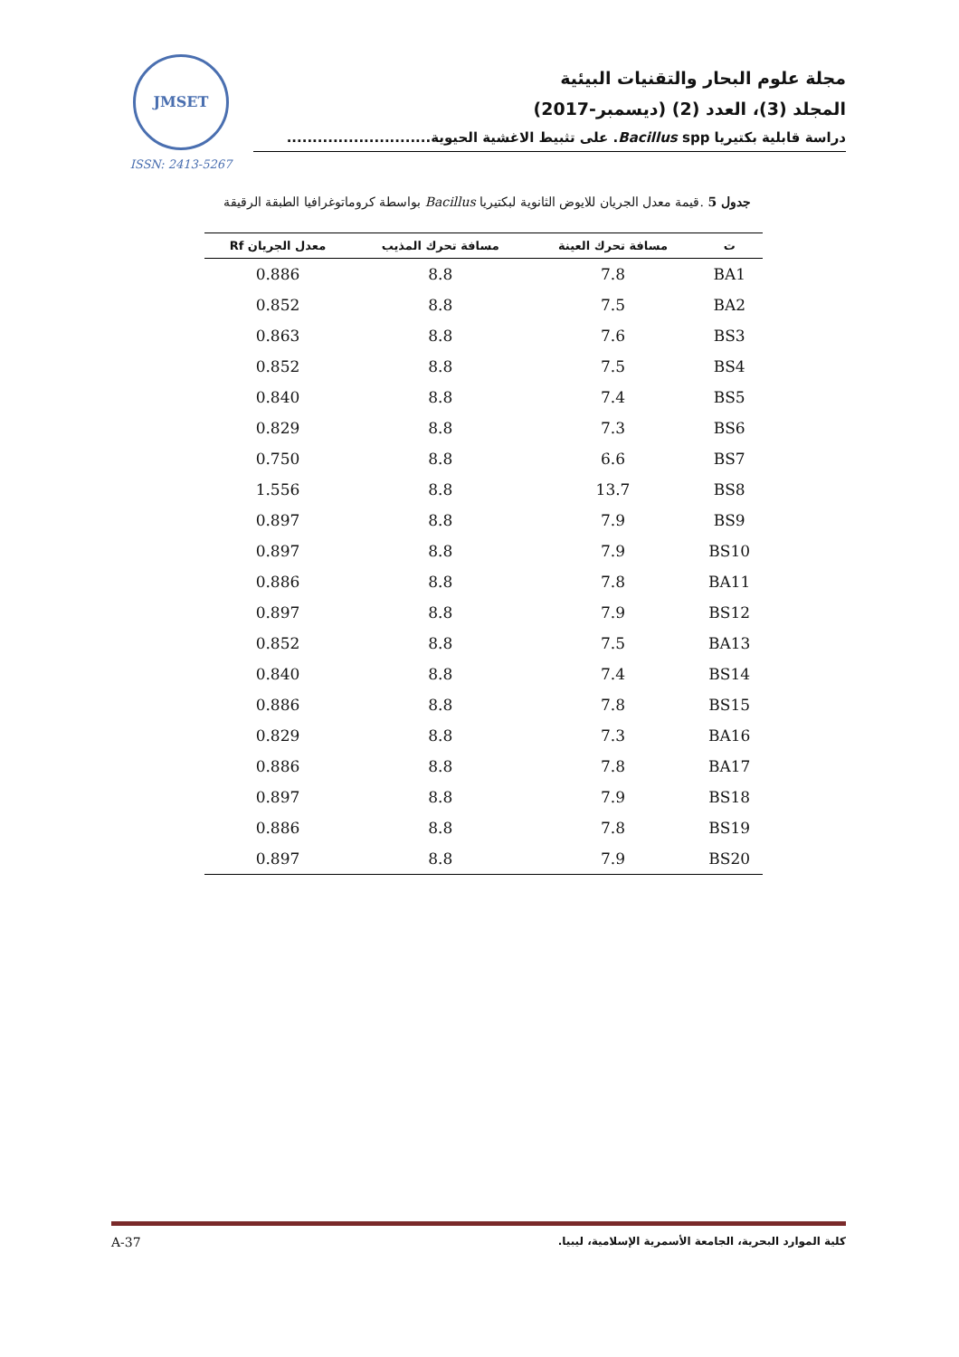مجلة علوم البحار والتقنيات البيئية
المجلد (3)، العدد (2) (ديسمبر-2017)
دراسة قابلية بكتيريا Bacillus spp. على تثبيط الاغشية الحيوية............................
JMSET
ISSN: 2413-5267
جدول 5 .قيمة معدل الجريان للايوض الثانوية لبكتيريا Bacillus بواسطة كروماتوغرافيا الطبقة الرقيقة
| ت | مسافة تحرك العينة | مسافة تحرك المذيب | معدل الجريان Rf |
| --- | --- | --- | --- |
| BA1 | 7.8 | 8.8 | 0.886 |
| BA2 | 7.5 | 8.8 | 0.852 |
| BS3 | 7.6 | 8.8 | 0.863 |
| BS4 | 7.5 | 8.8 | 0.852 |
| BS5 | 7.4 | 8.8 | 0.840 |
| BS6 | 7.3 | 8.8 | 0.829 |
| BS7 | 6.6 | 8.8 | 0.750 |
| BS8 | 13.7 | 8.8 | 1.556 |
| BS9 | 7.9 | 8.8 | 0.897 |
| BS10 | 7.9 | 8.8 | 0.897 |
| BA11 | 7.8 | 8.8 | 0.886 |
| BS12 | 7.9 | 8.8 | 0.897 |
| BA13 | 7.5 | 8.8 | 0.852 |
| BS14 | 7.4 | 8.8 | 0.840 |
| BS15 | 7.8 | 8.8 | 0.886 |
| BA16 | 7.3 | 8.8 | 0.829 |
| BA17 | 7.8 | 8.8 | 0.886 |
| BS18 | 7.9 | 8.8 | 0.897 |
| BS19 | 7.8 | 8.8 | 0.886 |
| BS20 | 7.9 | 8.8 | 0.897 |
A-37 كلية الموارد البحرية، الجامعة الأسمرية الإسلامية، ليبيا.